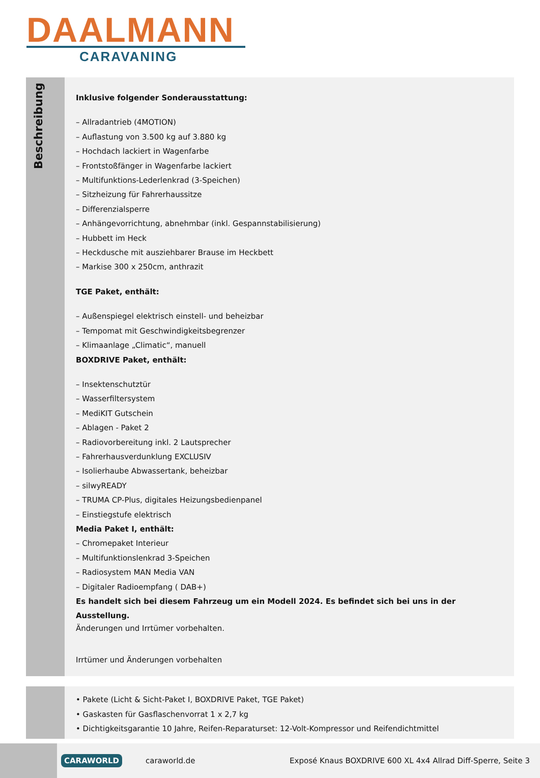DAALMANN
CARAVANING
Beschreibung
Inklusive folgender Sonderausstattung:
– Allradantrieb (4MOTION)
– Auflastung von 3.500 kg auf 3.880 kg
– Hochdach lackiert in Wagenfarbe
– Frontstoßfänger in Wagenfarbe lackiert
– Multifunktions-Lederlenkrad (3-Speichen)
– Sitzheizung für Fahrerhaussitze
– Differenzialsperre
– Anhängevorrichtung, abnehmbar (inkl. Gespannstabilisierung)
– Hubbett im Heck
– Heckdusche mit ausziehbarer Brause im Heckbett
– Markise 300 x 250cm, anthrazit
TGE Paket, enthält:
– Außenspiegel elektrisch einstell- und beheizbar
– Tempomat mit Geschwindigkeitsbegrenzer
– Klimaanlage „Climatic“, manuell
BOXDRIVE Paket, enthält:
– Insektenschutztür
– Wasserfiltersystem
– MediKIT Gutschein
– Ablagen - Paket 2
– Radiovorbereitung inkl. 2 Lautsprecher
– Fahrerhausverdunklung EXCLUSIV
– Isolierhaube Abwassertank, beheizbar
– silwyREADY
– TRUMA CP-Plus, digitales Heizungsbedienpanel
– Einstiegstufe elektrisch
Media Paket I, enthält:
– Chromepaket Interieur
– Multifunktionslenkrad 3-Speichen
– Radiosystem MAN Media VAN
– Digitaler Radioempfang ( DAB+)
Es handelt sich bei diesem Fahrzeug um ein Modell 2024. Es befindet sich bei uns in der Ausstellung.
Änderungen und Irrtümer vorbehalten.
Irrtümer und Änderungen vorbehalten
• Pakete (Licht & Sicht-Paket I, BOXDRIVE Paket, TGE Paket)
• Gaskasten für Gasflaschenvorrat 1 x 2,7 kg
• Dichtigkeitsgarantie 10 Jahre, Reifen-Reparaturset: 12-Volt-Kompressor und Reifendichtmittel
CARAWORLD caraworld.de Exposé Knaus BOXDRIVE 600 XL 4x4 Allrad Diff-Sperre, Seite 3